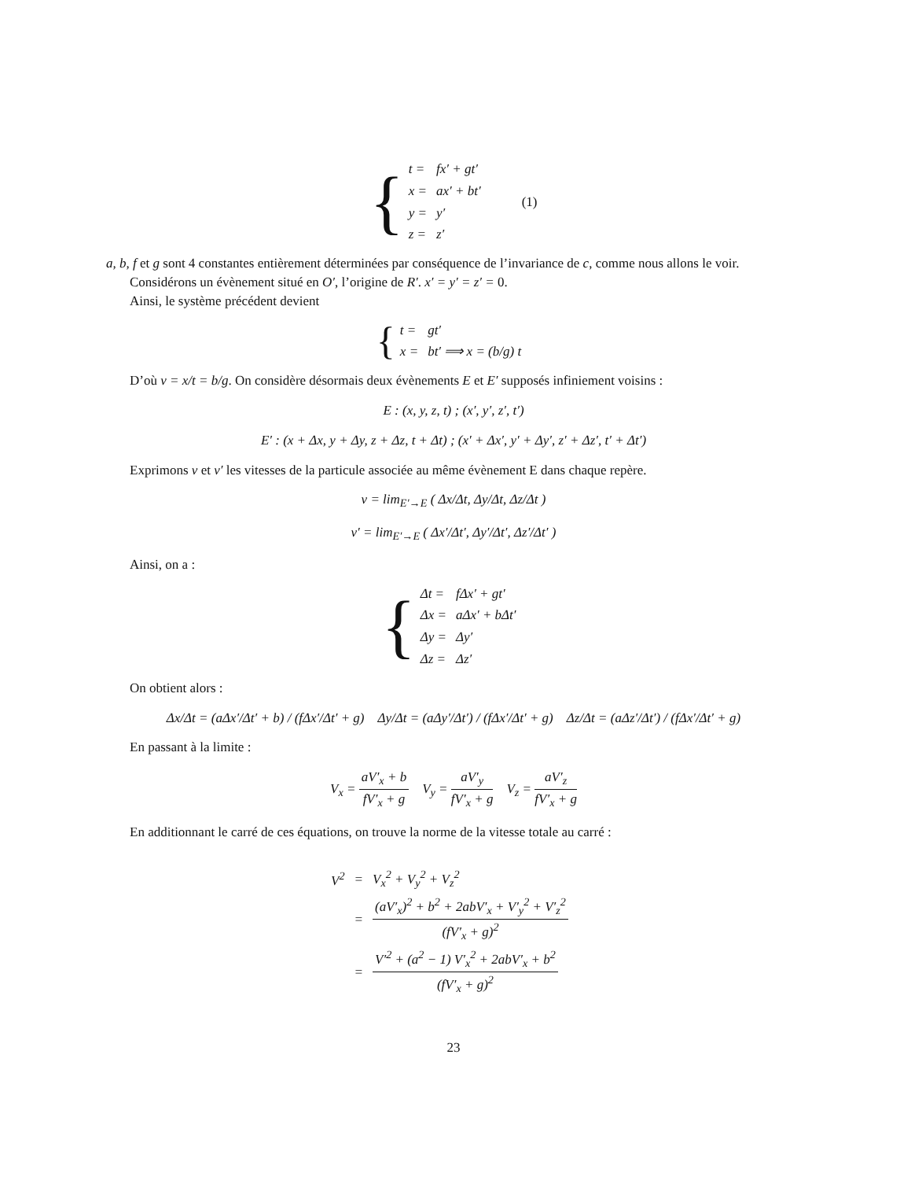{
| t = | fx′ + gt′ |
| x = | ax′ + bt′ |
| y = | y′ |
| z = | z′ |
(1)
a, b, f et g sont 4 constantes entièrement déterminées par conséquence de l’invariance de c, comme nous allons le voir.
Considérons un évènement situé en O′, l’origine de R′. x′ = y′ = z′ = 0.
Ainsi, le système précédent devient
{
| t = | gt′ |
| x = | bt′ ⟹ x = (b/g) t |
D’où v = x/t = b/g. On considère désormais deux évènements E et E′ supposés infiniement voisins :
E : (x, y, z, t) ; (x′, y′, z′, t′)
E′ : (x + Δx, y + Δy, z + Δz, t + Δt) ; (x′ + Δx′, y′ + Δy′, z′ + Δz′, t′ + Δt′)
Exprimons v et v′ les vitesses de la particule associée au même évènement E dans chaque repère.
v = lim<sub>E′→E</sub> ( Δx/Δt, Δy/Δt, Δz/Δt )
v′ = lim<sub>E′→E</sub> ( Δx′/Δt′, Δy′/Δt′, Δz′/Δt′ )
Ainsi, on a :
{
| Δt = | fΔx′ + gt′ |
| Δx = | aΔx′ + bΔt′ |
| Δy = | Δy′ |
| Δz = | Δz′ |
On obtient alors :
Δx/Δt = (aΔx′/Δt′ + b) / (fΔx′/Δt′ + g) Δy/Δt = (aΔy′/Δt′) / (fΔx′/Δt′ + g) Δz/Δt = (aΔz′/Δt′) / (fΔx′/Δt′ + g)
En passant à la limite :
V<sub>x</sub> = aV′<sub>x</sub> + b fV′<sub>x</sub> + g V<sub>y</sub> = aV′<sub>y</sub> fV′<sub>x</sub> + g V<sub>z</sub> = aV′<sub>z</sub> fV′<sub>x</sub> + g
En additionnant le carré de ces équations, on trouve la norme de la vitesse totale au carré :
| V<sup>2</sup> | = | V<sub>x</sub><sup>2</sup> + V<sub>y</sub><sup>2</sup> + V<sub>z</sub><sup>2</sup> |
| | = | (aV′<sub>x</sub>)<sup>2</sup> + b<sup>2</sup> + 2abV′<sub>x</sub> + V′<sub>y</sub><sup>2</sup> + V′<sub>z</sub><sup>2</sup> (fV′<sub>x</sub> + g)<sup>2</sup> |
| | = | V′<sup>2</sup> + (a<sup>2</sup> − 1) V′<sub>x</sub><sup>2</sup> + 2abV′<sub>x</sub> + b<sup>2</sup> (fV′<sub>x</sub> + g)<sup>2</sup> |
23